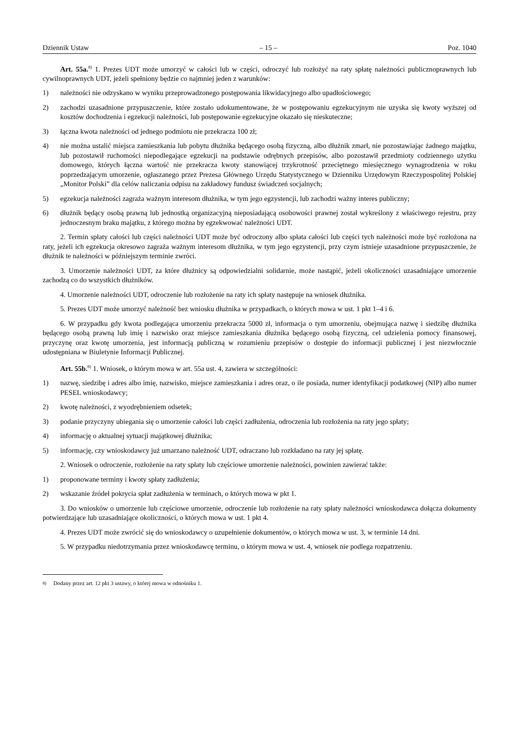Dziennik Ustaw – 15 – Poz. 1040
Art. 55a.<sup>8)</sup> 1. Prezes UDT może umorzyć w całości lub w części, odroczyć lub rozłożyć na raty spłatę należności publicznoprawnych lub cywilnoprawnych UDT, jeżeli spełniony będzie co najmniej jeden z warunków:
1) należności nie odzyskano w wyniku przeprowadzonego postępowania likwidacyjnego albo upadłościowego;
2) zachodzi uzasadnione przypuszczenie, które zostało udokumentowane, że w postępowaniu egzekucyjnym nie uzyska się kwoty wyższej od kosztów dochodzenia i egzekucji należności, lub postępowanie egzekucyjne okazało się nieskuteczne;
3) łączna kwota należności od jednego podmiotu nie przekracza 100 zł;
4) nie można ustalić miejsca zamieszkania lub pobytu dłużnika będącego osobą fizyczną, albo dłużnik zmarł, nie pozostawiając żadnego majątku, lub pozostawił ruchomości niepodlegające egzekucji na podstawie odrębnych przepisów, albo pozostawił przedmioty codziennego użytku domowego, których łączna wartość nie przekracza kwoty stanowiącej trzykrotność przeciętnego miesięcznego wynagrodzenia w roku poprzedzającym umorzenie, ogłaszanego przez Prezesa Głównego Urzędu Statystycznego w Dzienniku Urzędowym Rzeczypospolitej Polskiej „Monitor Polski” dla celów naliczania odpisu na zakładowy fundusz świadczeń socjalnych;
5) egzekucja należności zagraża ważnym interesom dłużnika, w tym jego egzystencji, lub zachodzi ważny interes publiczny;
6) dłużnik będący osobą prawną lub jednostką organizacyjną nieposiadającą osobowości prawnej został wykreślony z właściwego rejestru, przy jednoczesnym braku majątku, z którego można by egzekwować należności UDT.
2. Termin spłaty całości lub części należności UDT może być odroczony albo spłata całości lub części tych należności może być rozłożona na raty, jeżeli ich egzekucja okresowo zagraża ważnym interesom dłużnika, w tym jego egzystencji, przy czym istnieje uzasadnione przypuszczenie, że dłużnik te należności w późniejszym terminie zwróci.
3. Umorzenie należności UDT, za które dłużnicy są odpowiedzialni solidarnie, może nastąpić, jeżeli okoliczności uzasadniające umorzenie zachodzą co do wszystkich dłużników.
4. Umorzenie należności UDT, odroczenie lub rozłożenie na raty ich spłaty następuje na wniosek dłużnika.
5. Prezes UDT może umorzyć należność bez wniosku dłużnika w przypadkach, o których mowa w ust. 1 pkt 1–4 i 6.
6. W przypadku gdy kwota podlegająca umorzeniu przekracza 5000 zł, informacja o tym umorzeniu, obejmująca nazwę i siedzibę dłużnika będącego osobą prawną lub imię i nazwisko oraz miejsce zamieszkania dłużnika będącego osobą fizyczną, cel udzielenia pomocy finansowej, przyczynę oraz kwotę umorzenia, jest informacją publiczną w rozumieniu przepisów o dostępie do informacji publicznej i jest niezwłocznie udostępniana w Biuletynie Informacji Publicznej.
Art. 55b.<sup>8)</sup> 1. Wniosek, o którym mowa w art. 55a ust. 4, zawiera w szczególności:
1) nazwę, siedzibę i adres albo imię, nazwisko, miejsce zamieszkania i adres oraz, o ile posiada, numer identyfikacji podatkowej (NIP) albo numer PESEL wnioskodawcy;
2) kwotę należności, z wyodrębnieniem odsetek;
3) podanie przyczyny ubiegania się o umorzenie całości lub części zadłużenia, odroczenia lub rozłożenia na raty jego spłaty;
4) informację o aktualnej sytuacji majątkowej dłużnika;
5) informację, czy wnioskodawcy już umarzano należność UDT, odraczano lub rozkładano na raty jej spłatę.
2. Wniosek o odroczenie, rozłożenie na raty spłaty lub częściowe umorzenie należności, powinien zawierać także:
1) proponowane terminy i kwoty spłaty zadłużenia;
2) wskazanie źródeł pokrycia spłat zadłużenia w terminach, o których mowa w pkt 1.
3. Do wniosków o umorzenie lub częściowe umorzenie, odroczenie lub rozłożenie na raty spłaty należności wnioskodawca dołącza dokumenty potwierdzające lub uzasadniające okoliczności, o których mowa w ust. 1 pkt 4.
4. Prezes UDT może zwrócić się do wnioskodawcy o uzupełnienie dokumentów, o których mowa w ust. 3, w terminie 14 dni.
5. W przypadku niedotrzymania przez wnioskodawcę terminu, o którym mowa w ust. 4, wniosek nie podlega rozpatrzeniu.
<sup>8)</sup> Dodany przez art. 12 pkt 3 ustawy, o której mowa w odnośniku 1.